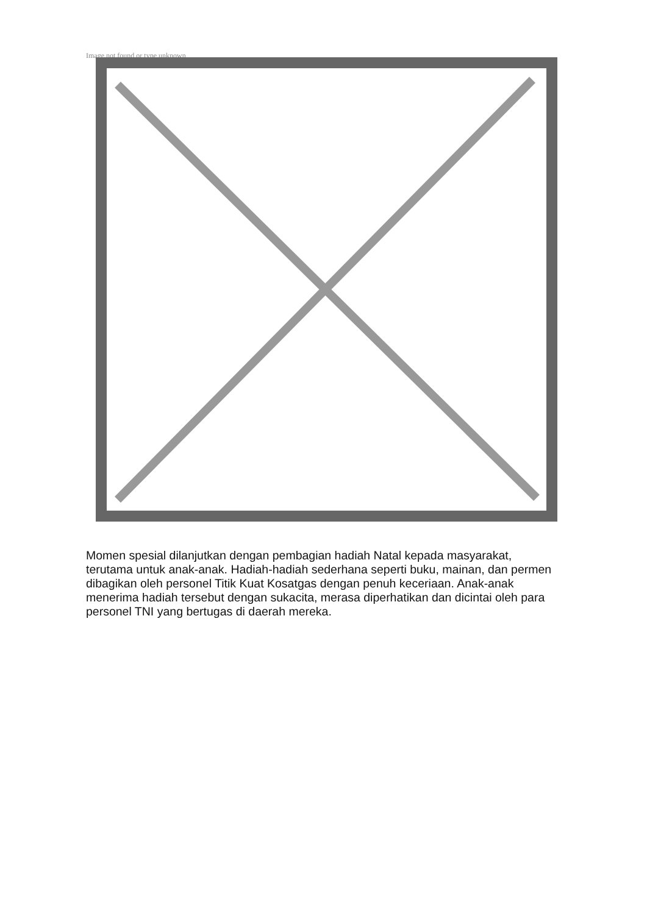Image not found or type unknown
Momen spesial dilanjutkan dengan pembagian hadiah Natal kepada masyarakat, terutama untuk anak-anak. Hadiah-hadiah sederhana seperti buku, mainan, dan permen dibagikan oleh personel Titik Kuat Kosatgas dengan penuh keceriaan. Anak-anak menerima hadiah tersebut dengan sukacita, merasa diperhatikan dan dicintai oleh para personel TNI yang bertugas di daerah mereka.